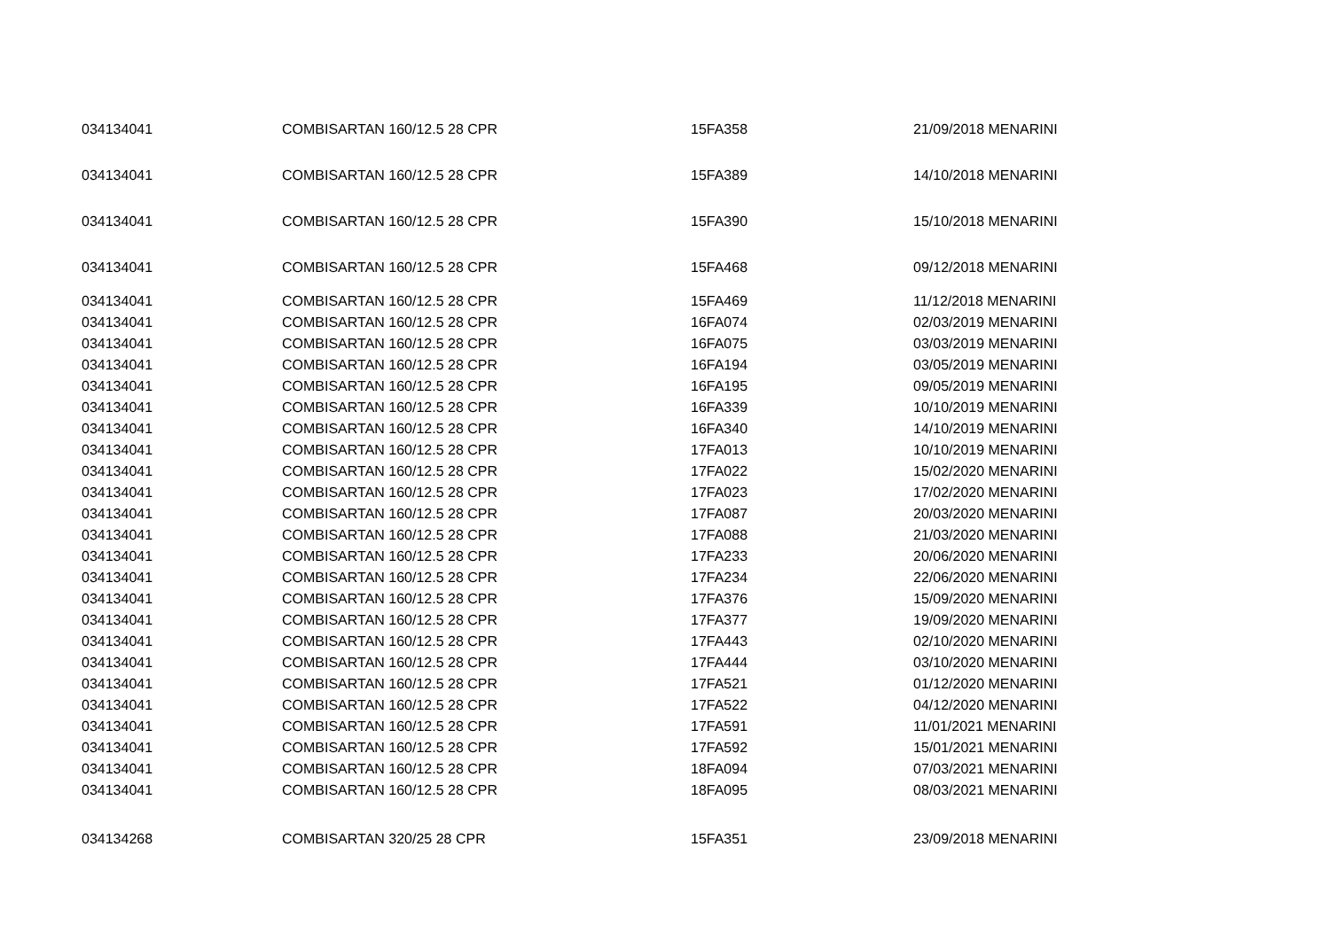| 034134041 | COMBISARTAN 160/12.5 28 CPR | 15FA358 | 21/09/2018 MENARINI |
| 034134041 | COMBISARTAN 160/12.5 28 CPR | 15FA389 | 14/10/2018 MENARINI |
| 034134041 | COMBISARTAN 160/12.5 28 CPR | 15FA390 | 15/10/2018 MENARINI |
| 034134041 | COMBISARTAN 160/12.5 28 CPR | 15FA468 | 09/12/2018 MENARINI |
| 034134041 | COMBISARTAN 160/12.5 28 CPR | 15FA469 | 11/12/2018 MENARINI |
| 034134041 | COMBISARTAN 160/12.5 28 CPR | 16FA074 | 02/03/2019 MENARINI |
| 034134041 | COMBISARTAN 160/12.5 28 CPR | 16FA075 | 03/03/2019 MENARINI |
| 034134041 | COMBISARTAN 160/12.5 28 CPR | 16FA194 | 03/05/2019 MENARINI |
| 034134041 | COMBISARTAN 160/12.5 28 CPR | 16FA195 | 09/05/2019 MENARINI |
| 034134041 | COMBISARTAN 160/12.5 28 CPR | 16FA339 | 10/10/2019 MENARINI |
| 034134041 | COMBISARTAN 160/12.5 28 CPR | 16FA340 | 14/10/2019 MENARINI |
| 034134041 | COMBISARTAN 160/12.5 28 CPR | 17FA013 | 10/10/2019 MENARINI |
| 034134041 | COMBISARTAN 160/12.5 28 CPR | 17FA022 | 15/02/2020 MENARINI |
| 034134041 | COMBISARTAN 160/12.5 28 CPR | 17FA023 | 17/02/2020 MENARINI |
| 034134041 | COMBISARTAN 160/12.5 28 CPR | 17FA087 | 20/03/2020 MENARINI |
| 034134041 | COMBISARTAN 160/12.5 28 CPR | 17FA088 | 21/03/2020 MENARINI |
| 034134041 | COMBISARTAN 160/12.5 28 CPR | 17FA233 | 20/06/2020 MENARINI |
| 034134041 | COMBISARTAN 160/12.5 28 CPR | 17FA234 | 22/06/2020 MENARINI |
| 034134041 | COMBISARTAN 160/12.5 28 CPR | 17FA376 | 15/09/2020 MENARINI |
| 034134041 | COMBISARTAN 160/12.5 28 CPR | 17FA377 | 19/09/2020 MENARINI |
| 034134041 | COMBISARTAN 160/12.5 28 CPR | 17FA443 | 02/10/2020 MENARINI |
| 034134041 | COMBISARTAN 160/12.5 28 CPR | 17FA444 | 03/10/2020 MENARINI |
| 034134041 | COMBISARTAN 160/12.5 28 CPR | 17FA521 | 01/12/2020 MENARINI |
| 034134041 | COMBISARTAN 160/12.5 28 CPR | 17FA522 | 04/12/2020 MENARINI |
| 034134041 | COMBISARTAN 160/12.5 28 CPR | 17FA591 | 11/01/2021 MENARINI |
| 034134041 | COMBISARTAN 160/12.5 28 CPR | 17FA592 | 15/01/2021 MENARINI |
| 034134041 | COMBISARTAN 160/12.5 28 CPR | 18FA094 | 07/03/2021 MENARINI |
| 034134041 | COMBISARTAN 160/12.5 28 CPR | 18FA095 | 08/03/2021 MENARINI |
| 034134268 | COMBISARTAN 320/25 28 CPR | 15FA351 | 23/09/2018 MENARINI |